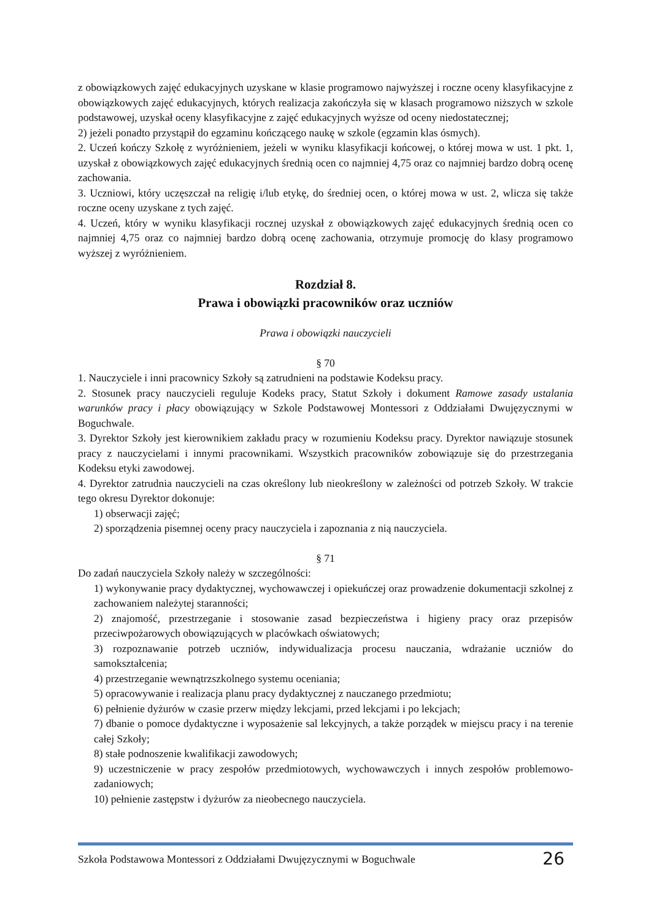z obowiązkowych zajęć edukacyjnych uzyskane w klasie programowo najwyższej i roczne oceny klasyfikacyjne z obowiązkowych zajęć edukacyjnych, których realizacja zakończyła się w klasach programowo niższych w szkole podstawowej, uzyskał oceny klasyfikacyjne z zajęć edukacyjnych wyższe od oceny niedostatecznej;
2) jeżeli ponadto przystąpił do egzaminu kończącego naukę w szkole (egzamin klas ósmych).
2. Uczeń kończy Szkołę z wyróżnieniem, jeżeli w wyniku klasyfikacji końcowej, o której mowa w ust. 1 pkt. 1, uzyskał z obowiązkowych zajęć edukacyjnych średnią ocen co najmniej 4,75 oraz co najmniej bardzo dobrą ocenę zachowania.
3. Uczniowi, który uczęszczał na religię i/lub etykę, do średniej ocen, o której mowa w ust. 2, wlicza się także roczne oceny uzyskane z tych zajęć.
4. Uczeń, który w wyniku klasyfikacji rocznej uzyskał z obowiązkowych zajęć edukacyjnych średnią ocen co najmniej 4,75 oraz co najmniej bardzo dobrą ocenę zachowania, otrzymuje promocję do klasy programowo wyższej z wyróżnieniem.
Rozdział 8.
Prawa i obowiązki pracowników oraz uczniów
Prawa i obowiązki nauczycieli
§ 70
1. Nauczyciele i inni pracownicy Szkoły są zatrudnieni na podstawie Kodeksu pracy.
2. Stosunek pracy nauczycieli reguluje Kodeks pracy, Statut Szkoły i dokument Ramowe zasady ustalania warunków pracy i płacy obowiązujący w Szkole Podstawowej Montessori z Oddziałami Dwujęzycznymi w Boguchwale.
3. Dyrektor Szkoły jest kierownikiem zakładu pracy w rozumieniu Kodeksu pracy. Dyrektor nawiązuje stosunek pracy z nauczycielami i innymi pracownikami. Wszystkich pracowników zobowiązuje się do przestrzegania Kodeksu etyki zawodowej.
4. Dyrektor zatrudnia nauczycieli na czas określony lub nieokreślony w zależności od potrzeb Szkoły. W trakcie tego okresu Dyrektor dokonuje:
1) obserwacji zajęć;
2) sporządzenia pisemnej oceny pracy nauczyciela i zapoznania z nią nauczyciela.
§ 71
Do zadań nauczyciela Szkoły należy w szczególności:
1) wykonywanie pracy dydaktycznej, wychowawczej i opiekuńczej oraz prowadzenie dokumentacji szkolnej z zachowaniem należytej staranności;
2) znajomość, przestrzeganie i stosowanie zasad bezpieczeństwa i higieny pracy oraz przepisów przeciwpożarowych obowiązujących w placówkach oświatowych;
3) rozpoznawanie potrzeb uczniów, indywidualizacja procesu nauczania, wdrażanie uczniów do samokształcenia;
4) przestrzeganie wewnątrzszkolnego systemu oceniania;
5) opracowywanie i realizacja planu pracy dydaktycznej z nauczanego przedmiotu;
6) pełnienie dyżurów w czasie przerw między lekcjami, przed lekcjami i po lekcjach;
7) dbanie o pomoce dydaktyczne i wyposażenie sal lekcyjnych, a także porządek w miejscu pracy i na terenie całej Szkoły;
8) stałe podnoszenie kwalifikacji zawodowych;
9) uczestniczenie w pracy zespołów przedmiotowych, wychowawczych i innych zespołów problemowo-zadaniowych;
10) pełnienie zastępstw i dyżurów za nieobecnego nauczyciela.
Szkoła Podstawowa Montessori z Oddziałami Dwujęzycznymi w Boguchwale 26